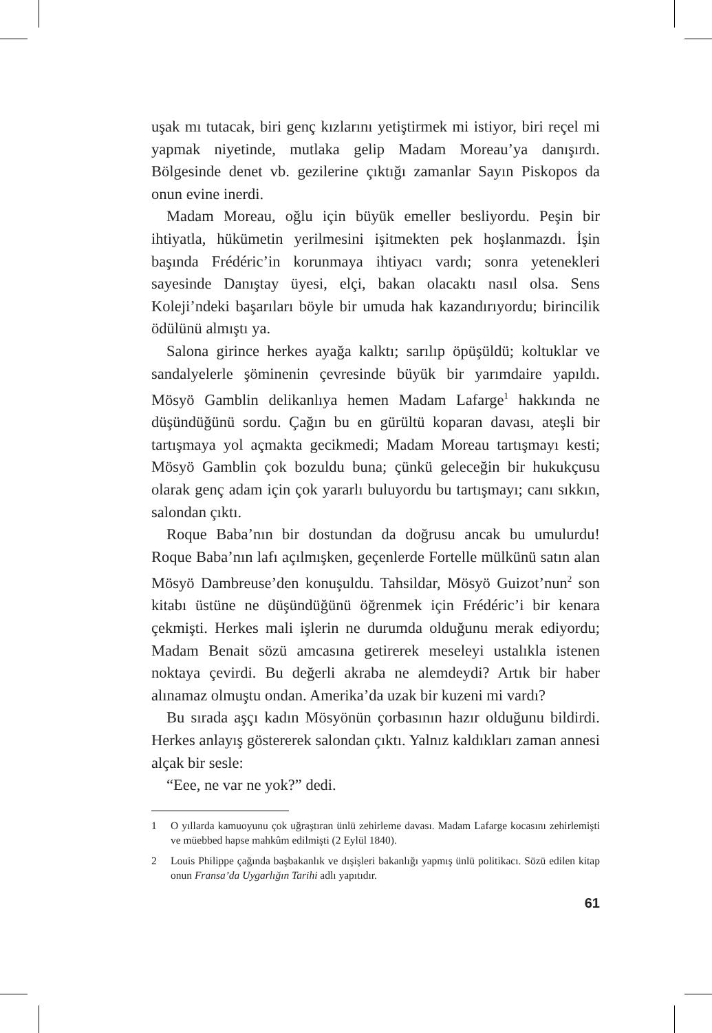uşak mı tutacak, biri genç kızlarını yetiştirmek mi istiyor, biri reçel mi yapmak niyetinde, mutlaka gelip Madam Moreau’ya danışırdı. Bölgesinde denet vb. gezilerine çıktığı zamanlar Sayın Piskopos da onun evine inerdi.
Madam Moreau, oğlu için büyük emeller besliyordu. Peşin bir ihtiyatla, hükümetin yerilmesini işitmekten pek hoşlanmazdı. İşin başında Frédéric’in korunmaya ihtiyacı vardı; sonra yetenekleri sayesinde Danıştay üyesi, elçi, bakan olacaktı nasıl olsa. Sens Koleji’ndeki başarıları böyle bir umuda hak kazandırıyordu; birincilik ödülünü almıştı ya.
Salona girince herkes ayağa kalktı; sarılıp öpüşüldü; koltuklar ve sandalyelerle şöminenin çevresinde büyük bir yarımdaire yapıldı. Mösyö Gamblin delikanlıya hemen Madam Lafarge<sup>1</sup> hakkında ne düşündüğünü sordu. Çağın bu en gürültü koparan davası, ateşli bir tartışmaya yol açmakta gecikmedi; Madam Moreau tartışmayı kesti; Mösyö Gamblin çok bozuldu buna; çünkü geleceğin bir hukukçusu olarak genç adam için çok yararlı buluyordu bu tartışmayı; canı sıkkın, salondan çıktı.
Roque Baba’nın bir dostundan da doğrusu ancak bu umulurdu! Roque Baba’nın lafı açılmışken, geçenlerde Fortelle mülkünü satın alan Mösyö Dambreuse’den konuşuldu. Tahsildar, Mösyö Guizot’nun<sup>2</sup> son kitabı üstüne ne düşündüğünü öğrenmek için Frédéric’i bir kenara çekmişti. Herkes mali işlerin ne durumda olduğunu merak ediyordu; Madam Benait sözü amcasına getirerek meseleyi ustalıkla istenen noktaya çevirdi. Bu değerli akraba ne alemdeydi? Artık bir haber alınamaz olmuştu ondan. Amerika’da uzak bir kuzeni mi vardı?
Bu sırada aşçı kadın Mösyönün çorbasının hazır olduğunu bildirdi. Herkes anlayış göstererek salondan çıktı. Yalnız kaldıkları zaman annesi alçak bir sesle:
“Eee, ne var ne yok?” dedi.
1 O yıllarda kamuoyunu çok uğraştıran ünlü zehirleme davası. Madam Lafarge kocasını zehirlemişti ve müebbed hapse mahkûm edilmişti (2 Eylül 1840).
2 Louis Philippe çağında başbakanlık ve dışişleri bakanlığı yapmış ünlü politikacı. Sözü edilen kitap onun Fransa’da Uygarlığın Tarihi adlı yapıtıdır.
61